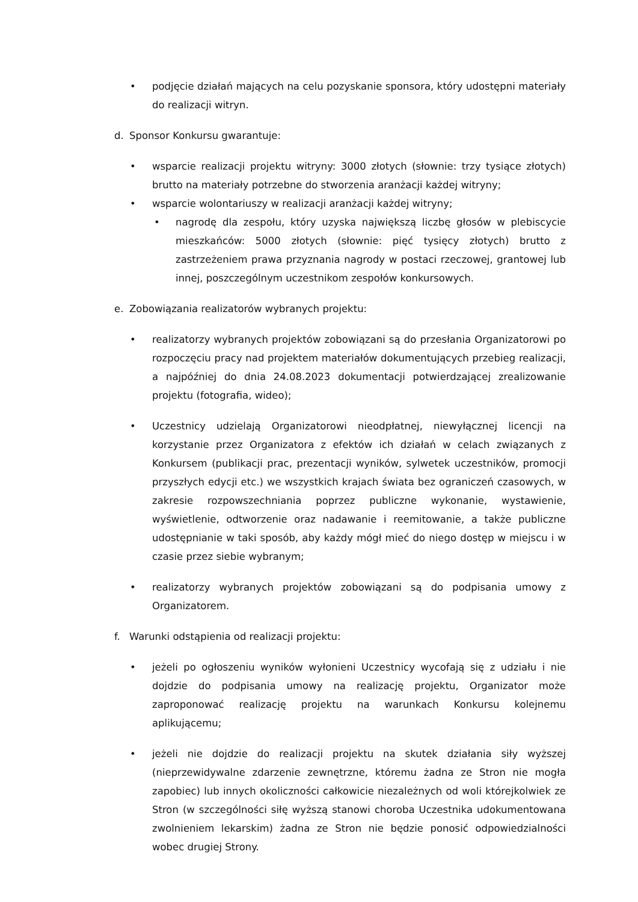• podjęcie działań mających na celu pozyskanie sponsora, który udostępni materiały do realizacji witryn.
d. Sponsor Konkursu gwarantuje:
• wsparcie realizacji projektu witryny: 3000 złotych (słownie: trzy tysiące złotych) brutto na materiały potrzebne do stworzenia aranżacji każdej witryny;
• wsparcie wolontariuszy w realizacji aranżacji każdej witryny;
• nagrodę dla zespołu, który uzyska największą liczbę głosów w plebiscycie mieszkańców: 5000 złotych (słownie: pięć tysięcy złotych) brutto z zastrzeżeniem prawa przyznania nagrody w postaci rzeczowej, grantowej lub innej, poszczególnym uczestnikom zespołów konkursowych.
e. Zobowiązania realizatorów wybranych projektu:
• realizatorzy wybranych projektów zobowiązani są do przesłania Organizatorowi po rozpoczęciu pracy nad projektem materiałów dokumentujących przebieg realizacji, a najpóźniej do dnia 24.08.2023 dokumentacji potwierdzającej zrealizowanie projektu (fotografia, wideo);
• Uczestnicy udzielają Organizatorowi nieodpłatnej, niewyłącznej licencji na korzystanie przez Organizatora z efektów ich działań w celach związanych z Konkursem (publikacji prac, prezentacji wyników, sylwetek uczestników, promocji przyszłych edycji etc.) we wszystkich krajach świata bez ograniczeń czasowych, w zakresie rozpowszechniania poprzez publiczne wykonanie, wystawienie, wyświetlenie, odtworzenie oraz nadawanie i reemitowanie, a także publiczne udostępnianie w taki sposób, aby każdy mógł mieć do niego dostęp w miejscu i w czasie przez siebie wybranym;
• realizatorzy wybranych projektów zobowiązani są do podpisania umowy z Organizatorem.
f. Warunki odstąpienia od realizacji projektu:
• jeżeli po ogłoszeniu wyników wyłonieni Uczestnicy wycofają się z udziału i nie dojdzie do podpisania umowy na realizację projektu, Organizator może zaproponować realizację projektu na warunkach Konkursu kolejnemu aplikującemu;
• jeżeli nie dojdzie do realizacji projektu na skutek działania siły wyższej (nieprzewidywalne zdarzenie zewnętrzne, któremu żadna ze Stron nie mogła zapobiec) lub innych okoliczności całkowicie niezależnych od woli którejkolwiek ze Stron (w szczególności siłę wyższą stanowi choroba Uczestnika udokumentowana zwolnieniem lekarskim) żadna ze Stron nie będzie ponosić odpowiedzialności wobec drugiej Strony.